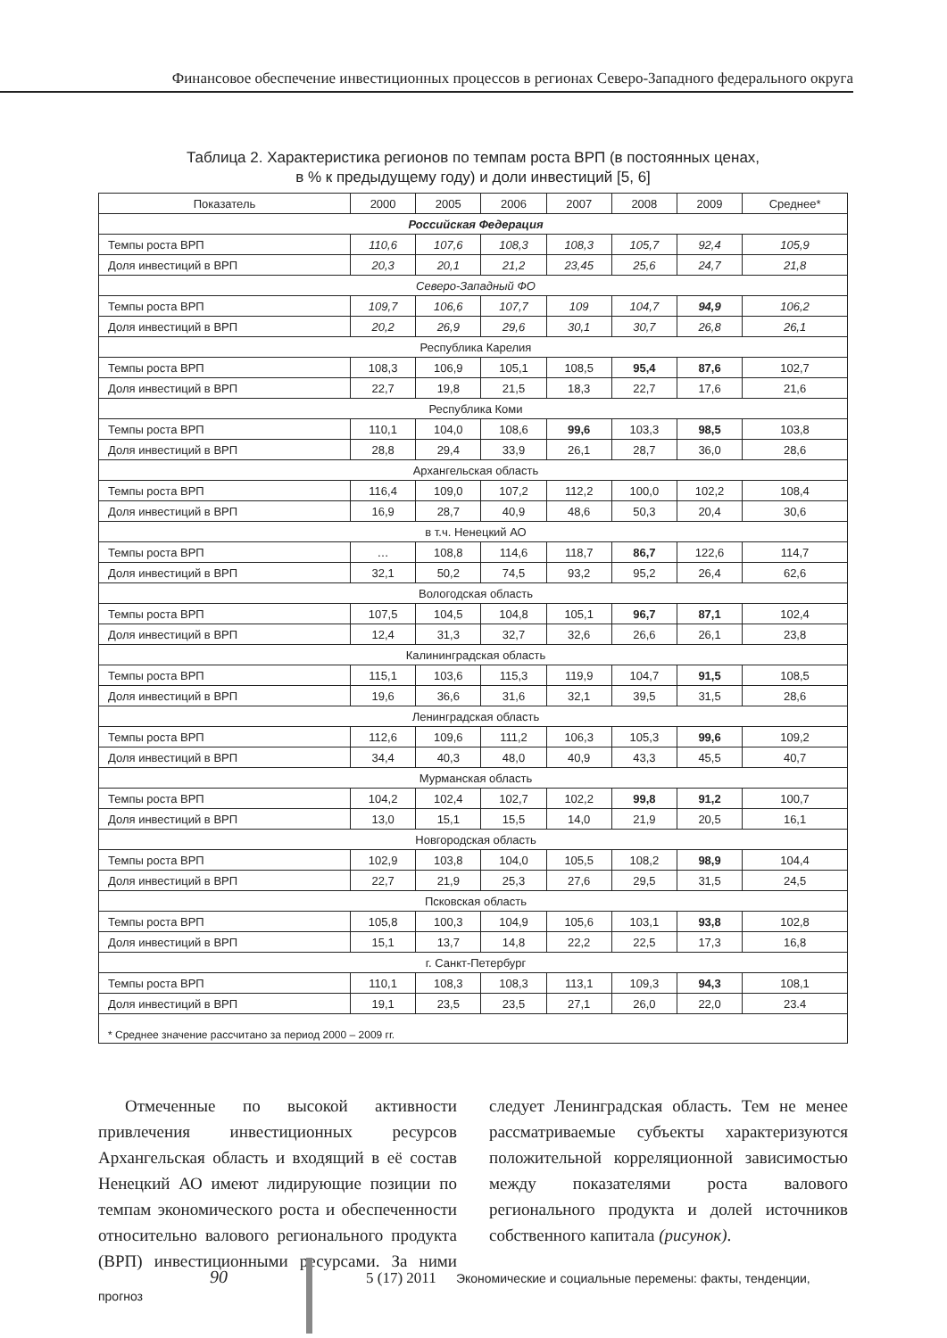Финансовое обеспечение инвестиционных процессов в регионах Северо-Западного федерального округа
Таблица 2. Характеристика регионов по темпам роста ВРП (в постоянных ценах,
в % к предыдущему году) и доли инвестиций [5, 6]
| Показатель | 2000 | 2005 | 2006 | 2007 | 2008 | 2009 | Среднее* |
| --- | --- | --- | --- | --- | --- | --- | --- |
| Российская Федерация | | | | | | | |
| Темпы роста ВРП | 110,6 | 107,6 | 108,3 | 108,3 | 105,7 | 92,4 | 105,9 |
| Доля инвестиций в ВРП | 20,3 | 20,1 | 21,2 | 23,45 | 25,6 | 24,7 | 21,8 |
| Северо-Западный ФО | | | | | | | |
| Темпы роста ВРП | 109,7 | 106,6 | 107,7 | 109 | 104,7 | 94,9 | 106,2 |
| Доля инвестиций в ВРП | 20,2 | 26,9 | 29,6 | 30,1 | 30,7 | 26,8 | 26,1 |
| Республика Карелия | | | | | | | |
| Темпы роста ВРП | 108,3 | 106,9 | 105,1 | 108,5 | 95,4 | 87,6 | 102,7 |
| Доля инвестиций в ВРП | 22,7 | 19,8 | 21,5 | 18,3 | 22,7 | 17,6 | 21,6 |
| Республика Коми | | | | | | | |
| Темпы роста ВРП | 110,1 | 104,0 | 108,6 | 99,6 | 103,3 | 98,5 | 103,8 |
| Доля инвестиций в ВРП | 28,8 | 29,4 | 33,9 | 26,1 | 28,7 | 36,0 | 28,6 |
| Архангельская область | | | | | | | |
| Темпы роста ВРП | 116,4 | 109,0 | 107,2 | 112,2 | 100,0 | 102,2 | 108,4 |
| Доля инвестиций в ВРП | 16,9 | 28,7 | 40,9 | 48,6 | 50,3 | 20,4 | 30,6 |
| в т.ч. Ненецкий АО | | | | | | | |
| Темпы роста ВРП | … | 108,8 | 114,6 | 118,7 | 86,7 | 122,6 | 114,7 |
| Доля инвестиций в ВРП | 32,1 | 50,2 | 74,5 | 93,2 | 95,2 | 26,4 | 62,6 |
| Вологодская область | | | | | | | |
| Темпы роста ВРП | 107,5 | 104,5 | 104,8 | 105,1 | 96,7 | 87,1 | 102,4 |
| Доля инвестиций в ВРП | 12,4 | 31,3 | 32,7 | 32,6 | 26,6 | 26,1 | 23,8 |
| Калининградская область | | | | | | | |
| Темпы роста ВРП | 115,1 | 103,6 | 115,3 | 119,9 | 104,7 | 91,5 | 108,5 |
| Доля инвестиций в ВРП | 19,6 | 36,6 | 31,6 | 32,1 | 39,5 | 31,5 | 28,6 |
| Ленинградская область | | | | | | | |
| Темпы роста ВРП | 112,6 | 109,6 | 111,2 | 106,3 | 105,3 | 99,6 | 109,2 |
| Доля инвестиций в ВРП | 34,4 | 40,3 | 48,0 | 40,9 | 43,3 | 45,5 | 40,7 |
| Мурманская область | | | | | | | |
| Темпы роста ВРП | 104,2 | 102,4 | 102,7 | 102,2 | 99,8 | 91,2 | 100,7 |
| Доля инвестиций в ВРП | 13,0 | 15,1 | 15,5 | 14,0 | 21,9 | 20,5 | 16,1 |
| Новгородская область | | | | | | | |
| Темпы роста ВРП | 102,9 | 103,8 | 104,0 | 105,5 | 108,2 | 98,9 | 104,4 |
| Доля инвестиций в ВРП | 22,7 | 21,9 | 25,3 | 27,6 | 29,5 | 31,5 | 24,5 |
| Псковская область | | | | | | | |
| Темпы роста ВРП | 105,8 | 100,3 | 104,9 | 105,6 | 103,1 | 93,8 | 102,8 |
| Доля инвестиций в ВРП | 15,1 | 13,7 | 14,8 | 22,2 | 22,5 | 17,3 | 16,8 |
| г. Санкт-Петербург | | | | | | | |
| Темпы роста ВРП | 110,1 | 108,3 | 108,3 | 113,1 | 109,3 | 94,3 | 108,1 |
| Доля инвестиций в ВРП | 19,1 | 23,5 | 23,5 | 27,1 | 26,0 | 22,0 | 23.4 |
| * Среднее значение рассчитано за период 2000 – 2009 гг. | | | | | | | |
Отмеченные по высокой активности привлечения инвестиционных ресурсов Архангельская область и входящий в её состав Ненецкий АО имеют лидирующие позиции по темпам экономического роста и обеспеченности относительно валового регионального продукта (ВРП) инвестиционными ресурсами. За ними следует Ленинградская область. Тем не менее рассматриваемые субъекты характеризуются положительной корреляционной зависимостью между показателями роста валового регионального продукта и долей источников собственного капитала (рисунок).
90 5 (17) 2011 Экономические и социальные перемены: факты, тенденции, прогноз